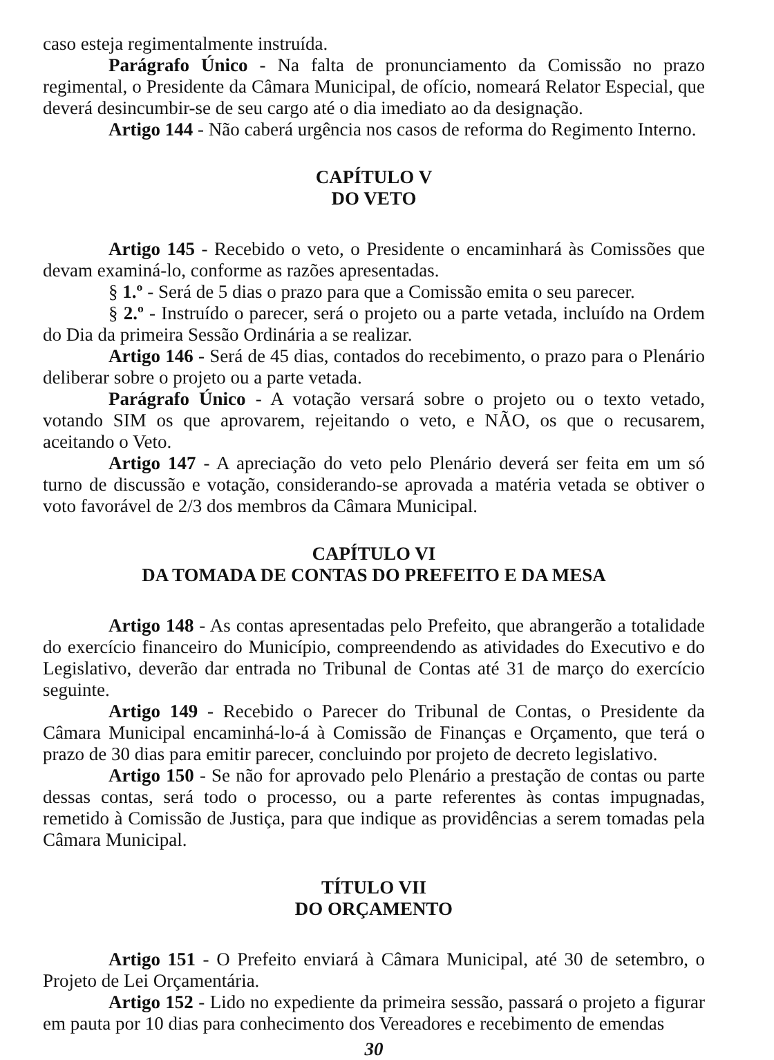caso esteja regimentalmente instruída.
Parágrafo Único - Na falta de pronunciamento da Comissão no prazo regimental, o Presidente da Câmara Municipal, de ofício, nomeará Relator Especial, que deverá desincumbir-se de seu cargo até o dia imediato ao da designação.
Artigo 144 - Não caberá urgência nos casos de reforma do Regimento Interno.
CAPÍTULO V
DO VETO
Artigo 145 - Recebido o veto, o Presidente o encaminhará às Comissões que devam examiná-lo, conforme as razões apresentadas.
§ 1.º - Será de 5 dias o prazo para que a Comissão emita o seu parecer.
§ 2.º - Instruído o parecer, será o projeto ou a parte vetada, incluído na Ordem do Dia da primeira Sessão Ordinária a se realizar.
Artigo 146 - Será de 45 dias, contados do recebimento, o prazo para o Plenário deliberar sobre o projeto ou a parte vetada.
Parágrafo Único - A votação versará sobre o projeto ou o texto vetado, votando SIM os que aprovarem, rejeitando o veto, e NÃO, os que o recusarem, aceitando o Veto.
Artigo 147 - A apreciação do veto pelo Plenário deverá ser feita em um só turno de discussão e votação, considerando-se aprovada a matéria vetada se obtiver o voto favorável de 2/3 dos membros da Câmara Municipal.
CAPÍTULO VI
DA TOMADA DE CONTAS DO PREFEITO E DA MESA
Artigo 148 - As contas apresentadas pelo Prefeito, que abrangerão a totalidade do exercício financeiro do Município, compreendendo as atividades do Executivo e do Legislativo, deverão dar entrada no Tribunal de Contas até 31 de março do exercício seguinte.
Artigo 149 - Recebido o Parecer do Tribunal de Contas, o Presidente da Câmara Municipal encaminhá-lo-á à Comissão de Finanças e Orçamento, que terá o prazo de 30 dias para emitir parecer, concluindo por projeto de decreto legislativo.
Artigo 150 - Se não for aprovado pelo Plenário a prestação de contas ou parte dessas contas, será todo o processo, ou a parte referentes às contas impugnadas, remetido à Comissão de Justiça, para que indique as providências a serem tomadas pela Câmara Municipal.
TÍTULO VII
DO ORÇAMENTO
Artigo 151 - O Prefeito enviará à Câmara Municipal, até 30 de setembro, o Projeto de Lei Orçamentária.
Artigo 152 - Lido no expediente da primeira sessão, passará o projeto a figurar em pauta por 10 dias para conhecimento dos Vereadores e recebimento de emendas
30